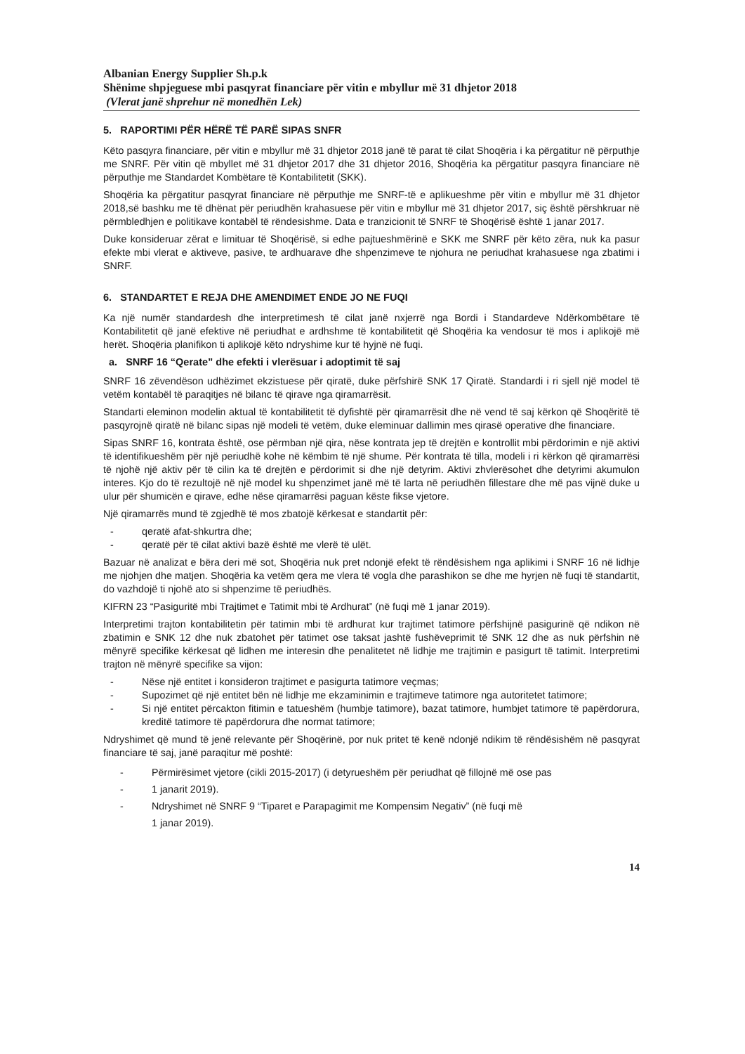Albanian Energy Supplier Sh.p.k
Shënime shpjeguese mbi pasqyrat financiare për vitin e mbyllur më 31 dhjetor 2018
(Vlerat janë shprehur në monedhën Lek)
5. RAPORTIMI PËR HËRË TË PARË SIPAS SNFR
Këto pasqyra financiare, për vitin e mbyllur më 31 dhjetor 2018 janë të parat të cilat Shoqëria i ka përgatitur në përputhje me SNRF. Për vitin që mbyllet më 31 dhjetor 2017 dhe 31 dhjetor 2016, Shoqëria ka përgatitur pasqyra financiare në përputhje me Standardet Kombëtare të Kontabilitetit (SKK).
Shoqëria ka përgatitur pasqyrat financiare në përputhje me SNRF-të e aplikueshme për vitin e mbyllur më 31 dhjetor 2018,së bashku me të dhënat për periudhën krahasuese për vitin e mbyllur më 31 dhjetor 2017, siç është përshkruar në përmbledhjen e politikave kontabël të rëndesishme. Data e tranzicionit të SNRF të Shoqërisë është 1 janar 2017.
Duke konsideruar zërat e limituar të Shoqërisë, si edhe pajtueshmërinë e SKK me SNRF për këto zëra, nuk ka pasur efekte mbi vlerat e aktiveve, pasive, te ardhuarave dhe shpenzimeve te njohura ne periudhat krahasuese nga zbatimi i SNRF.
6. STANDARTET E REJA DHE AMENDIMET ENDE JO NE FUQI
Ka një numër standardesh dhe interpretimesh të cilat janë nxjerrë nga Bordi i Standardeve Ndërkombëtare të Kontabilitetit që janë efektive në periudhat e ardhshme të kontabilitetit që Shoqëria ka vendosur të mos i aplikojë më herët. Shoqëria planifikon ti aplikojë këto ndryshime kur të hyjnë në fuqi.
a. SNRF 16 “Qerate” dhe efekti i vlerësuar i adoptimit të saj
SNRF 16 zëvendëson udhëzimet ekzistuese për qiratë, duke përfshirë SNK 17 Qiratë. Standardi i ri sjell një model të vetëm kontabël të paraqitjes në bilanc të qirave nga qiramarrësit.
Standarti eleminon modelin aktual të kontabilitetit të dyfishtë për qiramarrësit dhe në vend të saj kërkon që Shoqëritë të pasqyrojnë qiratë në bilanc sipas një modeli të vetëm, duke eleminuar dallimin mes qirasë operative dhe financiare.
Sipas SNRF 16, kontrata është, ose përmban një qira, nëse kontrata jep të drejtën e kontrollit mbi përdorimin e një aktivi të identifikueshëm për një periudhë kohe në këmbim të një shume. Për kontrata të tilla, modeli i ri kërkon që qiramarrësi të njohë një aktiv për të cilin ka të drejtën e përdorimit si dhe një detyrim. Aktivi zhvlerësohet dhe detyrimi akumulon interes. Kjo do të rezultojë në një model ku shpenzimet janë më të larta në periudhën fillestare dhe më pas vijnë duke u ulur për shumicën e qirave, edhe nëse qiramarrësi paguan këste fikse vjetore.
Një qiramarrës mund të zgjedhë të mos zbatojë kërkesat e standartit për:
- qeratë afat-shkurtra dhe;
- qeratë për të cilat aktivi bazë është me vlerë të ulët.
Bazuar në analizat e bëra deri më sot, Shoqëria nuk pret ndonjë efekt të rëndësishem nga aplikimi i SNRF 16 në lidhje me njohjen dhe matjen. Shoqëria ka vetëm qera me vlera të vogla dhe parashikon se dhe me hyrjen në fuqi të standartit, do vazhdojë ti njohë ato si shpenzime të periudhës.
KIFRN 23 “Pasiguritë mbi Trajtimet e Tatimit mbi të Ardhurat” (në fuqi më 1 janar 2019).
Interpretimi trajton kontabilitetin për tatimin mbi të ardhurat kur trajtimet tatimore përfshijnë pasigurinë që ndikon në zbatimin e SNK 12 dhe nuk zbatohet për tatimet ose taksat jashtë fushëveprimit të SNK 12 dhe as nuk përfshin në mënyrë specifike kërkesat që lidhen me interesin dhe penalitetet në lidhje me trajtimin e pasigurt të tatimit. Interpretimi trajton në mënyrë specifike sa vijon:
- Nëse një entitet i konsideron trajtimet e pasigurta tatimore veçmas;
- Supozimet që një entitet bën në lidhje me ekzaminimin e trajtimeve tatimore nga autoritetet tatimore;
- Si një entitet përcakton fitimin e tatueshëm (humbje tatimore), bazat tatimore, humbjet tatimore të papërdorura, kreditë tatimore të papërdorura dhe normat tatimore;
Ndryshimet që mund të jenë relevante për Shoqërinë, por nuk pritet të kenë ndonjë ndikim të rëndësishëm në pasqyrat financiare të saj, janë paraqitur më poshtë:
- Përmirësimet vjetore (cikli 2015-2017) (i detyrueshëm për periudhat që fillojnë më ose pas
- 1 janarit 2019).
- Ndryshimet në SNRF 9 “Tiparet e Parapagimit me Kompensim Negativ” (në fuqi më
1 janar 2019).
14